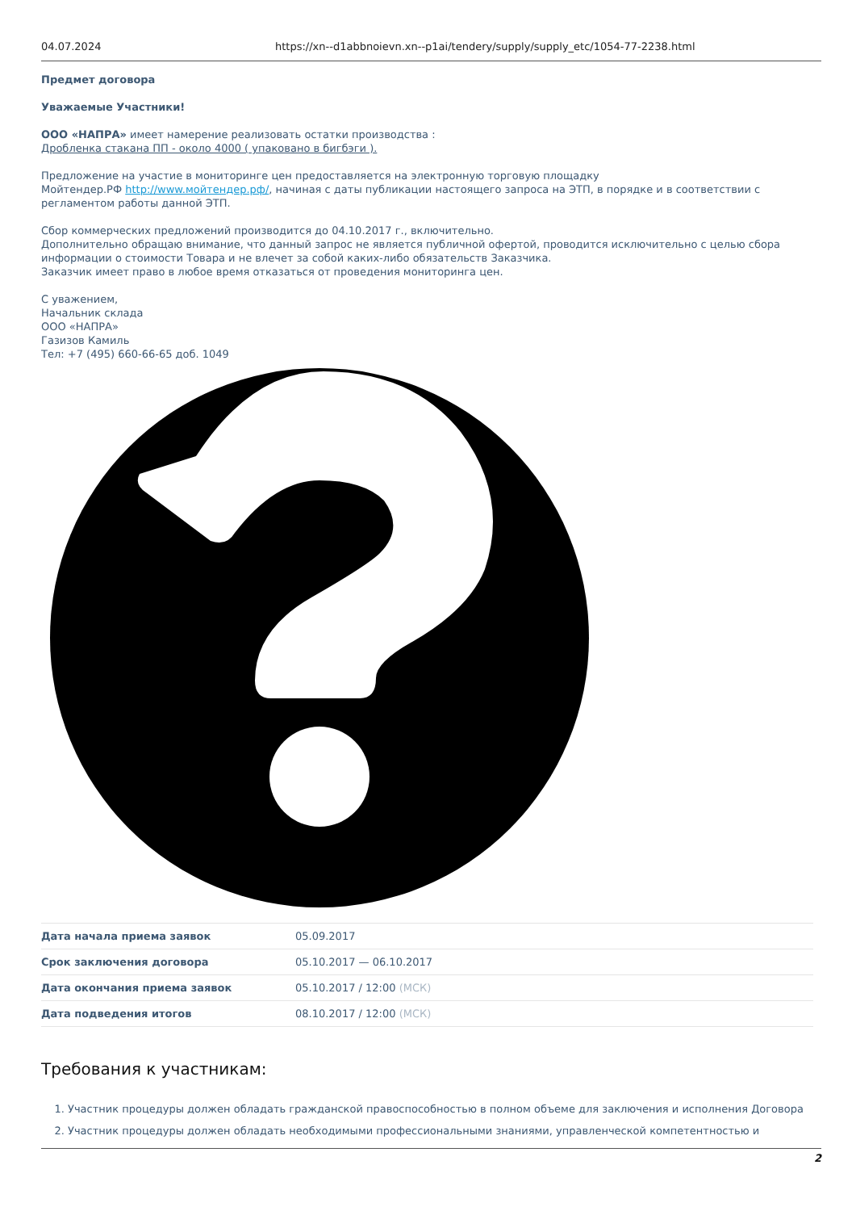04.07.2024 https://xn--d1abbnoievn.xn--p1ai/tendery/supply/supply_etc/1054-77-2238.html
Предмет договора
Уважаемые Участники!
ООО «НАПРА» имеет намерение реализовать остатки производства :
Дробленка стакана ПП - около 4000 ( упаковано в бигбэги ).
Предложение на участие в мониторинге цен предоставляется на электронную торговую площадку
Мойтендер.РФ http://www.мойтендер.рф/, начиная с даты публикации настоящего запроса на ЭТП, в порядке и в соответствии с регламентом работы данной ЭТП.
Сбор коммерческих предложений производится до 04.10.2017 г., включительно.
Дополнительно обращаю внимание, что данный запрос не является публичной офертой, проводится исключительно с целью сбора информации о стоимости Товара и не влечет за собой каких-либо обязательств Заказчика.
Заказчик имеет право в любое время отказаться от проведения мониторинга цен.
С уважением,
Начальник склада
ООО «НАПРА»
Газизов Камиль
Тел: +7 (495) 660-66-65 доб. 1049
| Дата начала приема заявок | 05.09.2017 |
| Срок заключения договора | 05.10.2017 — 06.10.2017 |
| Дата окончания приема заявок | 05.10.2017 / 12:00 (МСК) |
| Дата подведения итогов | 08.10.2017 / 12:00 (МСК) |
Требования к участникам:
1. Участник процедуры должен обладать гражданской правоспособностью в полном объеме для заключения и исполнения Договора
2. Участник процедуры должен обладать необходимыми профессиональными знаниями, управленческой компетентностью и
2